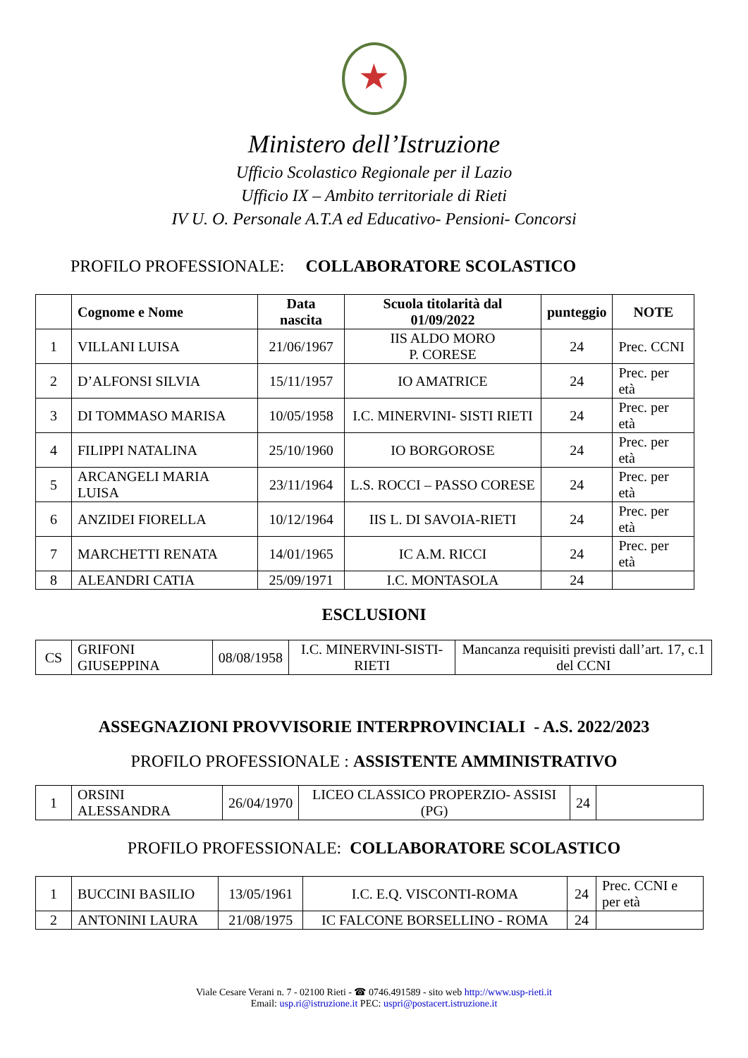★
Ministero dell’Istruzione
Ufficio Scolastico Regionale per il Lazio
Ufficio IX – Ambito territoriale di Rieti
IV U. O. Personale A.T.A ed Educativo- Pensioni- Concorsi
PROFILO PROFESSIONALE: COLLABORATORE SCOLASTICO
| | Cognome e Nome | Data nascita | Scuola titolarità dal 01/09/2022 | punteggio | NOTE |
| --- | --- | --- | --- | --- | --- |
| 1 | VILLANI LUISA | 21/06/1967 | IIS ALDO MORO P. CORESE | 24 | Prec. CCNI |
| 2 | D’ALFONSI SILVIA | 15/11/1957 | IO AMATRICE | 24 | Prec. per età |
| 3 | DI TOMMASO MARISA | 10/05/1958 | I.C. MINERVINI- SISTI RIETI | 24 | Prec. per età |
| 4 | FILIPPI NATALINA | 25/10/1960 | IO BORGOROSE | 24 | Prec. per età |
| 5 | ARCANGELI MARIA LUISA | 23/11/1964 | L.S. ROCCI – PASSO CORESE | 24 | Prec. per età |
| 6 | ANZIDEI FIORELLA | 10/12/1964 | IIS L. DI SAVOIA-RIETI | 24 | Prec. per età |
| 7 | MARCHETTI RENATA | 14/01/1965 | IC A.M. RICCI | 24 | Prec. per età |
| 8 | ALEANDRI CATIA | 25/09/1971 | I.C. MONTASOLA | 24 | |
ESCLUSIONI
| CS | GRIFONI GIUSEPPINA | 08/08/1958 | I.C. MINERVINI-SISTI-RIETI | Mancanza requisiti previsti dall’art. 17, c.1 del CCNI |
ASSEGNAZIONI PROVVISORIE INTERPROVINCIALI - A.S. 2022/2023
PROFILO PROFESSIONALE : ASSISTENTE AMMINISTRATIVO
| 1 | ORSINI ALESSANDRA | 26/04/1970 | LICEO CLASSICO PROPERZIO- ASSISI (PG) | 24 | |
PROFILO PROFESSIONALE: COLLABORATORE SCOLASTICO
| 1 | BUCCINI BASILIO | 13/05/1961 | I.C. E.Q. VISCONTI-ROMA | 24 | Prec. CCNI e per età |
| 2 | ANTONINI LAURA | 21/08/1975 | IC FALCONE BORSELLINO - ROMA | 24 | |
Viale Cesare Verani n. 7 - 02100 Rieti - ☎ 0746.491589 - sito web http://www.usp-rieti.it
Email: usp.ri@istruzione.it PEC: uspri@postacert.istruzione.it